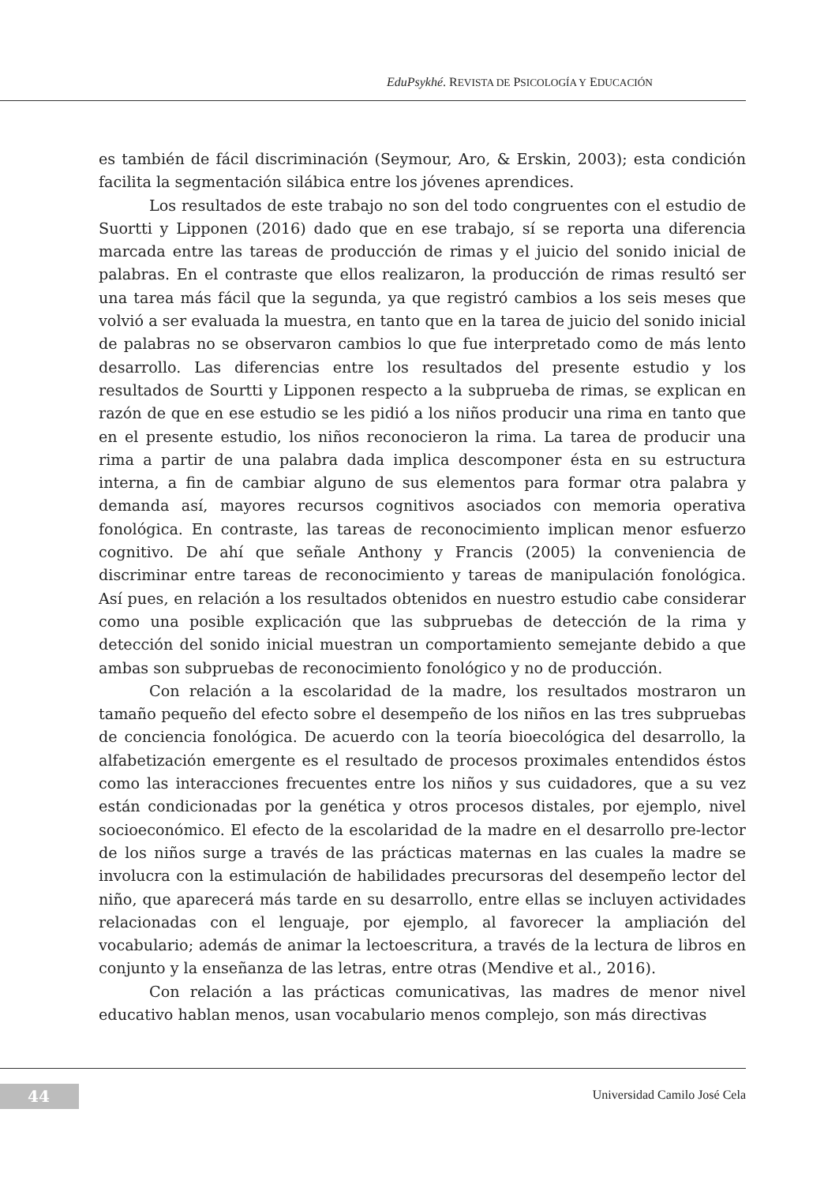EduPsykhé. REVISTA DE PSICOLOGÍA Y EDUCACIÓN
es también de fácil discriminación (Seymour, Aro, & Erskin, 2003); esta condición facilita la segmentación silábica entre los jóvenes aprendices.
Los resultados de este trabajo no son del todo congruentes con el estudio de Suortti y Lipponen (2016) dado que en ese trabajo, sí se reporta una diferencia marcada entre las tareas de producción de rimas y el juicio del sonido inicial de palabras. En el contraste que ellos realizaron, la producción de rimas resultó ser una tarea más fácil que la segunda, ya que registró cambios a los seis meses que volvió a ser evaluada la muestra, en tanto que en la tarea de juicio del sonido inicial de palabras no se observaron cambios lo que fue interpretado como de más lento desarrollo. Las diferencias entre los resultados del presente estudio y los resultados de Sourtti y Lipponen respecto a la subprueba de rimas, se explican en razón de que en ese estudio se les pidió a los niños producir una rima en tanto que en el presente estudio, los niños reconocieron la rima. La tarea de producir una rima a partir de una palabra dada implica descomponer ésta en su estructura interna, a fin de cambiar alguno de sus elementos para formar otra palabra y demanda así, mayores recursos cognitivos asociados con memoria operativa fonológica. En contraste, las tareas de reconocimiento implican menor esfuerzo cognitivo. De ahí que señale Anthony y Francis (2005) la conveniencia de discriminar entre tareas de reconocimiento y tareas de manipulación fonológica. Así pues, en relación a los resultados obtenidos en nuestro estudio cabe considerar como una posible explicación que las subpruebas de detección de la rima y detección del sonido inicial muestran un comportamiento semejante debido a que ambas son subpruebas de reconocimiento fonológico y no de producción.
Con relación a la escolaridad de la madre, los resultados mostraron un tamaño pequeño del efecto sobre el desempeño de los niños en las tres subpruebas de conciencia fonológica. De acuerdo con la teoría bioecológica del desarrollo, la alfabetización emergente es el resultado de procesos proximales entendidos éstos como las interacciones frecuentes entre los niños y sus cuidadores, que a su vez están condicionadas por la genética y otros procesos distales, por ejemplo, nivel socioeconómico. El efecto de la escolaridad de la madre en el desarrollo pre-lector de los niños surge a través de las prácticas maternas en las cuales la madre se involucra con la estimulación de habilidades precursoras del desempeño lector del niño, que aparecerá más tarde en su desarrollo, entre ellas se incluyen actividades relacionadas con el lenguaje, por ejemplo, al favorecer la ampliación del vocabulario; además de animar la lectoescritura, a través de la lectura de libros en conjunto y la enseñanza de las letras, entre otras (Mendive et al., 2016).
Con relación a las prácticas comunicativas, las madres de menor nivel educativo hablan menos, usan vocabulario menos complejo, son más directivas
44 Universidad Camilo José Cela